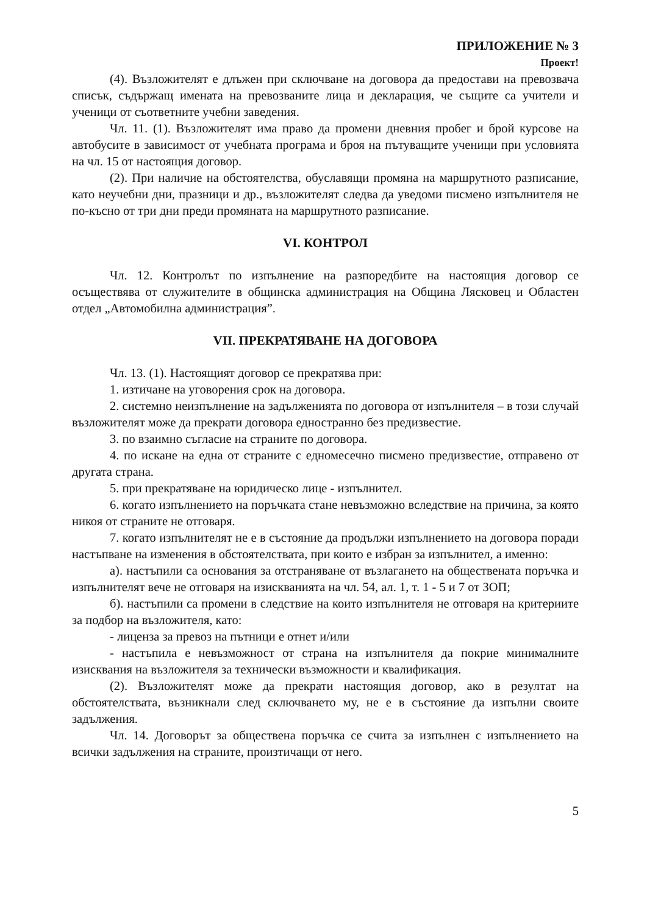ПРИЛОЖЕНИЕ № 3
Проект!
(4). Възложителят е длъжен при сключване на договора да предостави на превозвача списък, съдържащ имената на превозваните лица и декларация, че същите са учители и ученици от съответните учебни заведения.
Чл. 11. (1). Възложителят има право да промени дневния пробег и брой курсове на автобусите в зависимост от учебната програма и броя на пътуващите ученици при условията на чл. 15 от настоящия договор.
(2). При наличие на обстоятелства, обуславящи промяна на маршрутното разписание, като неучебни дни, празници и др., възложителят следва да уведоми писмено изпълнителя не по-късно от три дни преди промяната на маршрутното разписание.
VI. КОНТРОЛ
Чл. 12. Контролът по изпълнение на разпоредбите на настоящия договор се осъществява от служителите в общинска администрация на Община Лясковец и Областен отдел „Автомобилна администрация”.
VII. ПРЕКРАТЯВАНЕ НА ДОГОВОРА
Чл. 13. (1). Настоящият договор се прекратява при:
1. изтичане на уговорения срок на договора.
2. системно неизпълнение на задълженията по договора от изпълнителя – в този случай възложителят може да прекрати договора едностранно без предизвестие.
3. по взаимно съгласие на страните по договора.
4. по искане на една от страните с едномесечно писмено предизвестие, отправено от другата страна.
5. при прекратяване на юридическо лице - изпълнител.
6. когато изпълнението на поръчката стане невъзможно вследствие на причина, за която никоя от страните не отговаря.
7. когато изпълнителят не е в състояние да продължи изпълнението на договора поради настъпване на изменения в обстоятелствата, при които е избран за изпълнител, а именно:
а). настъпили са основания за отстраняване от възлагането на обществената поръчка и изпълнителят вече не отговаря на изискванията на чл. 54, ал. 1, т. 1 - 5 и 7 от ЗОП;
б). настъпили са промени в следствие на които изпълнителя не отговаря на критериите за подбор на възложителя, като:
- лиценза за превоз на пътници е отнет и/или
- настъпила е невъзможност от страна на изпълнителя да покрие минималните изисквания на възложителя за технически възможности и квалификация.
(2). Възложителят може да прекрати настоящия договор, ако в резултат на обстоятелствата, възникнали след сключването му, не е в състояние да изпълни своите задължения.
Чл. 14. Договорът за обществена поръчка се счита за изпълнен с изпълнението на всички задължения на страните, произтичащи от него.
5